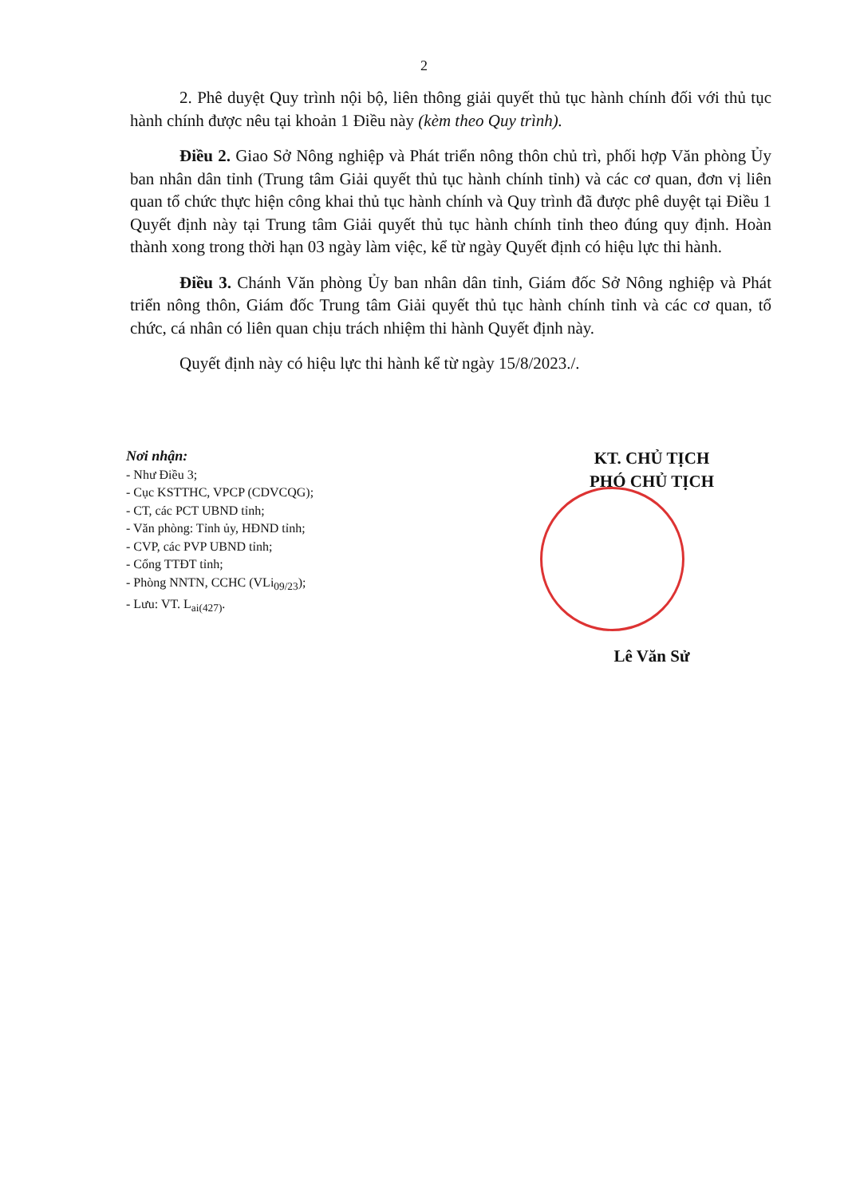2
2. Phê duyệt Quy trình nội bộ, liên thông giải quyết thủ tục hành chính đối với thủ tục hành chính được nêu tại khoản 1 Điều này (kèm theo Quy trình).
Điều 2. Giao Sở Nông nghiệp và Phát triển nông thôn chủ trì, phối hợp Văn phòng Ủy ban nhân dân tỉnh (Trung tâm Giải quyết thủ tục hành chính tỉnh) và các cơ quan, đơn vị liên quan tổ chức thực hiện công khai thủ tục hành chính và Quy trình đã được phê duyệt tại Điều 1 Quyết định này tại Trung tâm Giải quyết thủ tục hành chính tỉnh theo đúng quy định. Hoàn thành xong trong thời hạn 03 ngày làm việc, kể từ ngày Quyết định có hiệu lực thi hành.
Điều 3. Chánh Văn phòng Ủy ban nhân dân tỉnh, Giám đốc Sở Nông nghiệp và Phát triển nông thôn, Giám đốc Trung tâm Giải quyết thủ tục hành chính tỉnh và các cơ quan, tổ chức, cá nhân có liên quan chịu trách nhiệm thi hành Quyết định này.
Quyết định này có hiệu lực thi hành kể từ ngày 15/8/2023./.
Nơi nhận:
- Như Điều 3;
- Cục KSTTHC, VPCP (CDVCQG);
- CT, các PCT UBND tỉnh;
- Văn phòng: Tỉnh ủy, HĐND tỉnh;
- CVP, các PVP UBND tỉnh;
- Cổng TTĐT tỉnh;
- Phòng NNTN, CCHC (VLi<sub>09/23</sub>);
- Lưu: VT. L<sub>ai(427)</sub>.
KT. CHỦ TỊCH
PHÓ CHỦ TỊCH
Lê Văn Sử